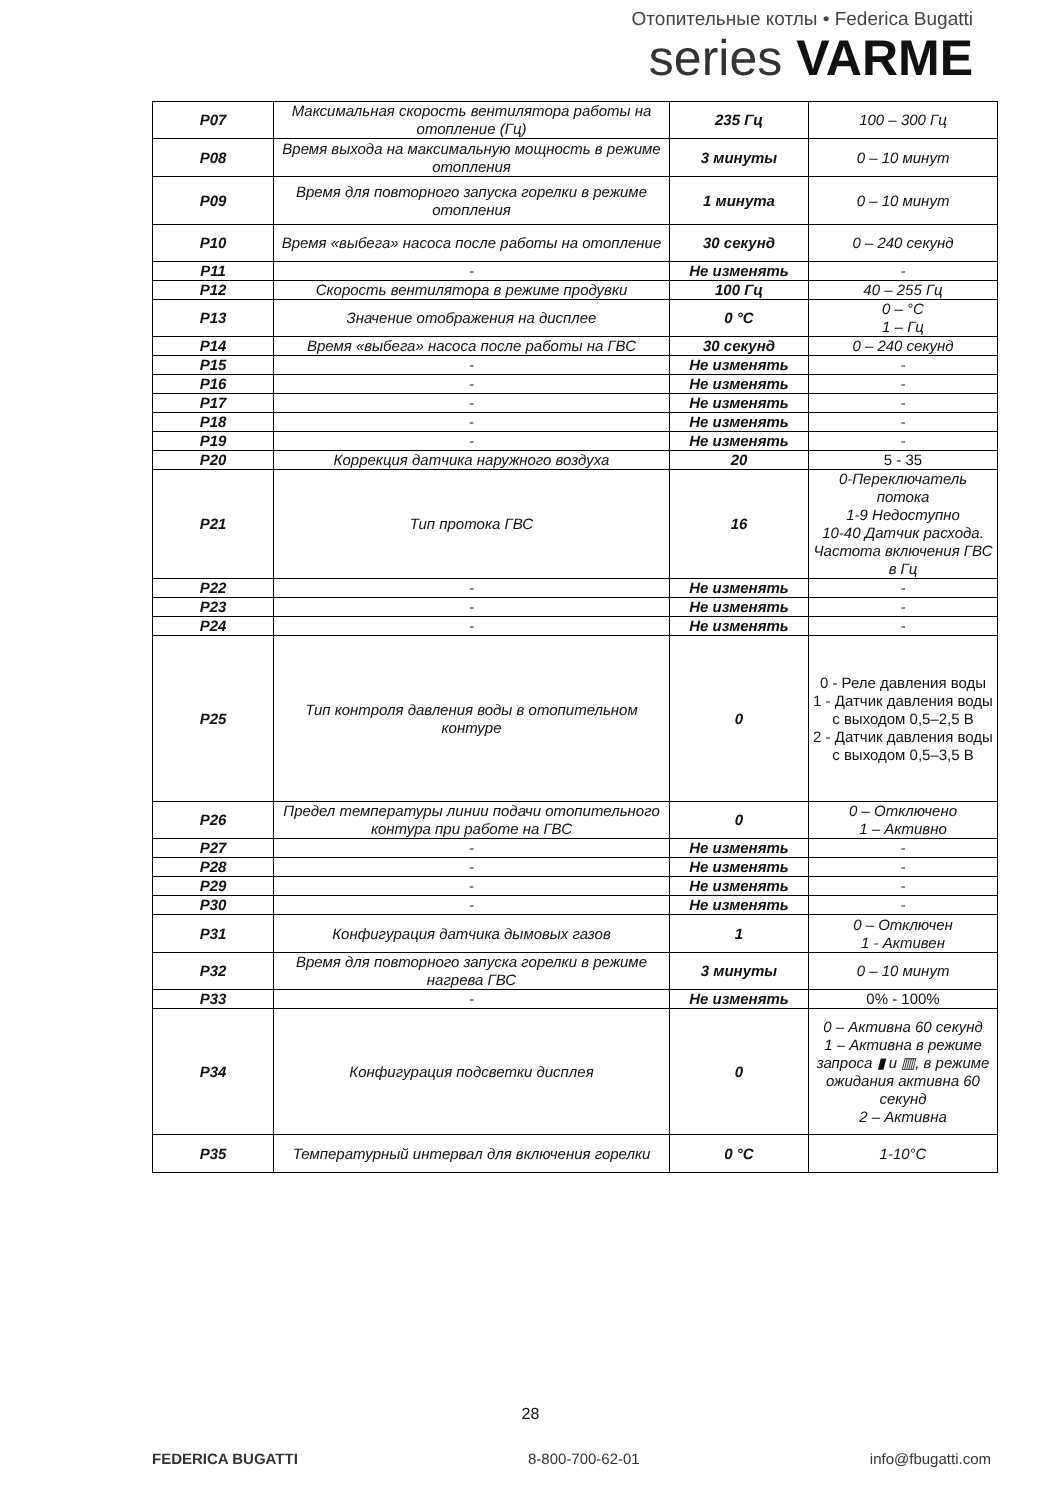Отопительные котлы • Federica Bugatti
series VARME
| P07 | Максимальная скорость вентилятора работы на отопление (Гц) | 235 Гц | 100 – 300 Гц |
| P08 | Время выхода на максимальную мощность в режиме отопления | 3 минуты | 0 – 10 минут |
| P09 | Время для повторного запуска горелки в режиме отопления | 1 минута | 0 – 10 минут |
| P10 | Время «выбега» насоса после работы на отопление | 30 секунд | 0 – 240 секунд |
| P11 | - | Не изменять | - |
| P12 | Скорость вентилятора в режиме продувки | 100 Гц | 40 – 255 Гц |
| P13 | Значение отображения на дисплее | 0 °C | 0 – °C 1 – Гц |
| P14 | Время «выбега» насоса после работы на ГВС | 30 секунд | 0 – 240 секунд |
| P15 | - | Не изменять | - |
| P16 | - | Не изменять | - |
| P17 | - | Не изменять | - |
| P18 | - | Не изменять | - |
| P19 | - | Не изменять | - |
| P20 | Коррекция датчика наружного воздуха | 20 | 5 - 35 |
| P21 | Тип протока ГВС | 16 | 0-Переключатель потока 1-9 Недоступно 10-40 Датчик расхода. Частота включения ГВС в Гц |
| P22 | - | Не изменять | - |
| P23 | - | Не изменять | - |
| P24 | - | Не изменять | - |
| P25 | Тип контроля давления воды в отопительном контуре | 0 | 0 - Реле давления воды 1 - Датчик давления воды с выходом 0,5–2,5 В 2 - Датчик давления воды с выходом 0,5–3,5 В |
| P26 | Предел температуры линии подачи отопительного контура при работе на ГВС | 0 | 0 – Отключено 1 – Активно |
| P27 | - | Не изменять | - |
| P28 | - | Не изменять | - |
| P29 | - | Не изменять | - |
| P30 | - | Не изменять | - |
| P31 | Конфигурация датчика дымовых газов | 1 | 0 – Отключен 1 - Активен |
| P32 | Время для повторного запуска горелки в режиме нагрева ГВС | 3 минуты | 0 – 10 минут |
| P33 | - | Не изменять | 0% - 100% |
| P34 | Конфигурация подсветки дисплея | 0 | 0 – Активна 60 секунд 1 – Активна в режиме запроса ▮ и ▥, в режиме ожидания активна 60 секунд 2 – Активна |
| P35 | Температурный интервал для включения горелки | 0 °C | 1-10°C |
28
FEDERICA BUGATTI 8-800-700-62-01 info@fbugatti.com